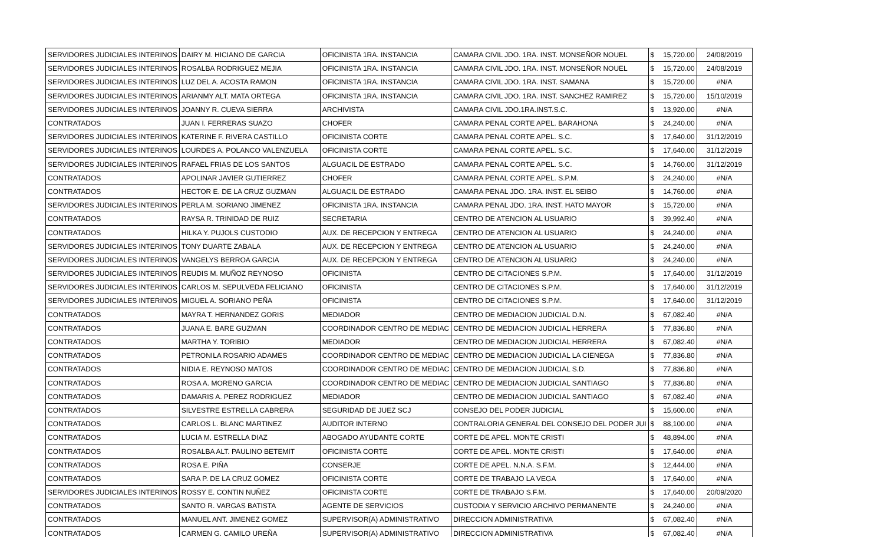| SERVIDORES JUDICIALES INTERINOS | DAIRY M. HICIANO DE GARCIA | OFICINISTA 1RA. INSTANCIA | CAMARA CIVIL JDO. 1RA. INST. MONSEÑOR NOUEL | $ | 15,720.00 | 24/08/2019 |
| SERVIDORES JUDICIALES INTERINOS | ROSALBA RODRIGUEZ MEJIA | OFICINISTA 1RA. INSTANCIA | CAMARA CIVIL JDO. 1RA. INST. MONSEÑOR NOUEL | $ | 15,720.00 | 24/08/2019 |
| SERVIDORES JUDICIALES INTERINOS | LUZ DEL A. ACOSTA RAMON | OFICINISTA 1RA. INSTANCIA | CAMARA CIVIL JDO. 1RA. INST. SAMANA | $ | 15,720.00 | #N/A |
| SERVIDORES JUDICIALES INTERINOS | ARIANMY ALT. MATA ORTEGA | OFICINISTA 1RA. INSTANCIA | CAMARA CIVIL JDO. 1RA. INST. SANCHEZ RAMIREZ | $ | 15,720.00 | 15/10/2019 |
| SERVIDORES JUDICIALES INTERINOS | JOANNY R. CUEVA SIERRA | ARCHIVISTA | CAMARA CIVIL JDO.1RA.INST.S.C. | $ | 13,920.00 | #N/A |
| CONTRATADOS | JUAN I. FERRERAS SUAZO | CHOFER | CAMARA PENAL CORTE APEL. BARAHONA | $ | 24,240.00 | #N/A |
| SERVIDORES JUDICIALES INTERINOS | KATERINE F. RIVERA CASTILLO | OFICINISTA CORTE | CAMARA PENAL CORTE APEL. S.C. | $ | 17,640.00 | 31/12/2019 |
| SERVIDORES JUDICIALES INTERINOS | LOURDES A. POLANCO VALENZUELA | OFICINISTA CORTE | CAMARA PENAL CORTE APEL. S.C. | $ | 17,640.00 | 31/12/2019 |
| SERVIDORES JUDICIALES INTERINOS | RAFAEL FRIAS DE LOS SANTOS | ALGUACIL DE ESTRADO | CAMARA PENAL CORTE APEL. S.C. | $ | 14,760.00 | 31/12/2019 |
| CONTRATADOS | APOLINAR JAVIER GUTIERREZ | CHOFER | CAMARA PENAL CORTE APEL. S.P.M. | $ | 24,240.00 | #N/A |
| CONTRATADOS | HECTOR E. DE LA CRUZ GUZMAN | ALGUACIL DE ESTRADO | CAMARA PENAL JDO. 1RA. INST. EL SEIBO | $ | 14,760.00 | #N/A |
| SERVIDORES JUDICIALES INTERINOS | PERLA M. SORIANO JIMENEZ | OFICINISTA 1RA. INSTANCIA | CAMARA PENAL JDO. 1RA. INST. HATO MAYOR | $ | 15,720.00 | #N/A |
| CONTRATADOS | RAYSA R. TRINIDAD DE RUIZ | SECRETARIA | CENTRO DE ATENCION AL USUARIO | $ | 39,992.40 | #N/A |
| CONTRATADOS | HILKA Y. PUJOLS CUSTODIO | AUX. DE RECEPCION Y ENTREGA | CENTRO DE ATENCION AL USUARIO | $ | 24,240.00 | #N/A |
| SERVIDORES JUDICIALES INTERINOS | TONY DUARTE ZABALA | AUX. DE RECEPCION Y ENTREGA | CENTRO DE ATENCION AL USUARIO | $ | 24,240.00 | #N/A |
| SERVIDORES JUDICIALES INTERINOS | VANGELYS BERROA GARCIA | AUX. DE RECEPCION Y ENTREGA | CENTRO DE ATENCION AL USUARIO | $ | 24,240.00 | #N/A |
| SERVIDORES JUDICIALES INTERINOS | REUDIS M. MUÑOZ REYNOSO | OFICINISTA | CENTRO DE CITACIONES S.P.M. | $ | 17,640.00 | 31/12/2019 |
| SERVIDORES JUDICIALES INTERINOS | CARLOS M. SEPULVEDA FELICIANO | OFICINISTA | CENTRO DE CITACIONES S.P.M. | $ | 17,640.00 | 31/12/2019 |
| SERVIDORES JUDICIALES INTERINOS | MIGUEL A. SORIANO PEÑA | OFICINISTA | CENTRO DE CITACIONES S.P.M. | $ | 17,640.00 | 31/12/2019 |
| CONTRATADOS | MAYRA T. HERNANDEZ GORIS | MEDIADOR | CENTRO DE MEDIACION JUDICIAL D.N. | $ | 67,082.40 | #N/A |
| CONTRATADOS | JUANA E. BARE GUZMAN | COORDINADOR CENTRO DE MEDIAC | CENTRO DE MEDIACION JUDICIAL HERRERA | $ | 77,836.80 | #N/A |
| CONTRATADOS | MARTHA Y. TORIBIO | MEDIADOR | CENTRO DE MEDIACION JUDICIAL HERRERA | $ | 67,082.40 | #N/A |
| CONTRATADOS | PETRONILA ROSARIO ADAMES | COORDINADOR CENTRO DE MEDIAC | CENTRO DE MEDIACION JUDICIAL LA CIENEGA | $ | 77,836.80 | #N/A |
| CONTRATADOS | NIDIA E. REYNOSO MATOS | COORDINADOR CENTRO DE MEDIAC | CENTRO DE MEDIACION JUDICIAL S.D. | $ | 77,836.80 | #N/A |
| CONTRATADOS | ROSA A. MORENO GARCIA | COORDINADOR CENTRO DE MEDIAC | CENTRO DE MEDIACION JUDICIAL SANTIAGO | $ | 77,836.80 | #N/A |
| CONTRATADOS | DAMARIS A. PEREZ RODRIGUEZ | MEDIADOR | CENTRO DE MEDIACION JUDICIAL SANTIAGO | $ | 67,082.40 | #N/A |
| CONTRATADOS | SILVESTRE ESTRELLA CABRERA | SEGURIDAD DE JUEZ SCJ | CONSEJO DEL PODER JUDICIAL | $ | 15,600.00 | #N/A |
| CONTRATADOS | CARLOS L. BLANC MARTINEZ | AUDITOR INTERNO | CONTRALORIA GENERAL DEL CONSEJO DEL PODER JUI | $ | 88,100.00 | #N/A |
| CONTRATADOS | LUCIA M. ESTRELLA DIAZ | ABOGADO AYUDANTE CORTE | CORTE DE APEL. MONTE CRISTI | $ | 48,894.00 | #N/A |
| CONTRATADOS | ROSALBA ALT. PAULINO BETEMIT | OFICINISTA CORTE | CORTE DE APEL. MONTE CRISTI | $ | 17,640.00 | #N/A |
| CONTRATADOS | ROSA E. PIÑA | CONSERJE | CORTE DE APEL. N.N.A. S.F.M. | $ | 12,444.00 | #N/A |
| CONTRATADOS | SARA P. DE LA CRUZ GOMEZ | OFICINISTA CORTE | CORTE DE TRABAJO LA VEGA | $ | 17,640.00 | #N/A |
| SERVIDORES JUDICIALES INTERINOS | ROSSY E. CONTIN NUÑEZ | OFICINISTA CORTE | CORTE DE TRABAJO S.F.M. | $ | 17,640.00 | 20/09/2020 |
| CONTRATADOS | SANTO R. VARGAS BATISTA | AGENTE DE SERVICIOS | CUSTODIA Y SERVICIO ARCHIVO PERMANENTE | $ | 24,240.00 | #N/A |
| CONTRATADOS | MANUEL ANT. JIMENEZ GOMEZ | SUPERVISOR(A) ADMINISTRATIVO | DIRECCION ADMINISTRATIVA | $ | 67,082.40 | #N/A |
| CONTRATADOS | CARMEN G. CAMILO UREÑA | SUPERVISOR(A) ADMINISTRATIVO | DIRECCION ADMINISTRATIVA | $ | 67,082.40 | #N/A |